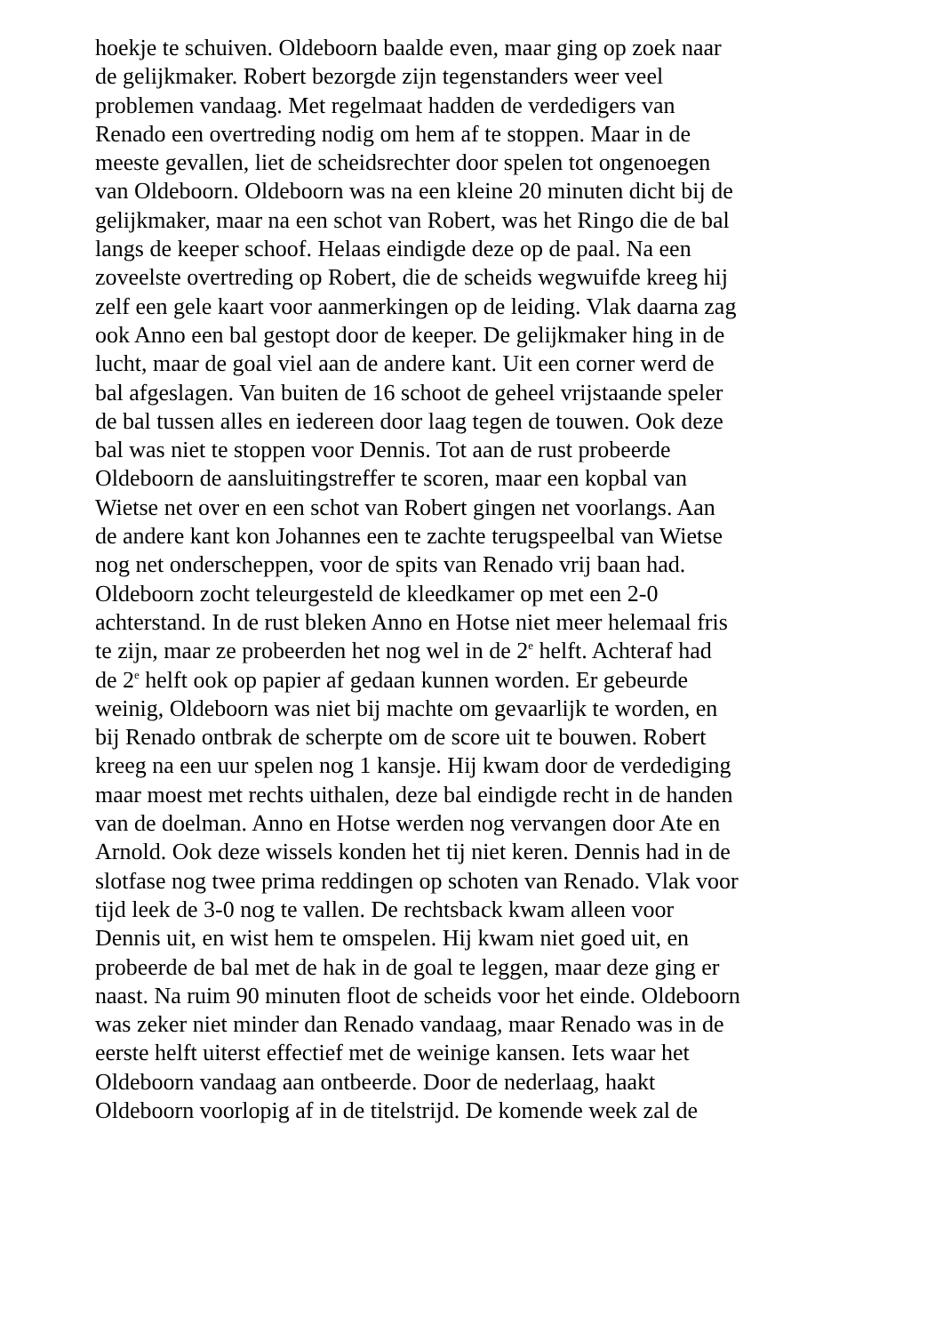hoekje te schuiven. Oldeboorn baalde even, maar ging op zoek naar
de gelijkmaker. Robert bezorgde zijn tegenstanders weer veel
problemen vandaag. Met regelmaat hadden de verdedigers van
Renado een overtreding nodig om hem af te stoppen. Maar in de
meeste gevallen, liet de scheidsrechter door spelen tot ongenoegen
van Oldeboorn. Oldeboorn was na een kleine 20 minuten dicht bij de
gelijkmaker, maar na een schot van Robert, was het Ringo die de bal
langs de keeper schoof. Helaas eindigde deze op de paal. Na een
zoveelste overtreding op Robert, die de scheids wegwuifde kreeg hij
zelf een gele kaart voor aanmerkingen op de leiding. Vlak daarna zag
ook Anno een bal gestopt door de keeper. De gelijkmaker hing in de
lucht, maar de goal viel aan de andere kant. Uit een corner werd de
bal afgeslagen. Van buiten de 16 schoot de geheel vrijstaande speler
de bal tussen alles en iedereen door laag tegen de touwen. Ook deze
bal was niet te stoppen voor Dennis. Tot aan de rust probeerde
Oldeboorn de aansluitingstreffer te scoren, maar een kopbal van
Wietse net over en een schot van Robert gingen net voorlangs. Aan
de andere kant kon Johannes een te zachte terugspeelbal van Wietse
nog net onderscheppen, voor de spits van Renado vrij baan had.
Oldeboorn zocht teleurgesteld de kleedkamer op met een 2-0
achterstand. In de rust bleken Anno en Hotse niet meer helemaal fris
te zijn, maar ze probeerden het nog wel in de 2<sup>e</sup> helft. Achteraf had
de 2<sup>e</sup> helft ook op papier af gedaan kunnen worden. Er gebeurde
weinig, Oldeboorn was niet bij machte om gevaarlijk te worden, en
bij Renado ontbrak de scherpte om de score uit te bouwen. Robert
kreeg na een uur spelen nog 1 kansje. Hij kwam door de verdediging
maar moest met rechts uithalen, deze bal eindigde recht in de handen
van de doelman. Anno en Hotse werden nog vervangen door Ate en
Arnold. Ook deze wissels konden het tij niet keren. Dennis had in de
slotfase nog twee prima reddingen op schoten van Renado. Vlak voor
tijd leek de 3-0 nog te vallen. De rechtsback kwam alleen voor
Dennis uit, en wist hem te omspelen. Hij kwam niet goed uit, en
probeerde de bal met de hak in de goal te leggen, maar deze ging er
naast. Na ruim 90 minuten floot de scheids voor het einde. Oldeboorn
was zeker niet minder dan Renado vandaag, maar Renado was in de
eerste helft uiterst effectief met de weinige kansen. Iets waar het
Oldeboorn vandaag aan ontbeerde. Door de nederlaag, haakt
Oldeboorn voorlopig af in de titelstrijd. De komende week zal de